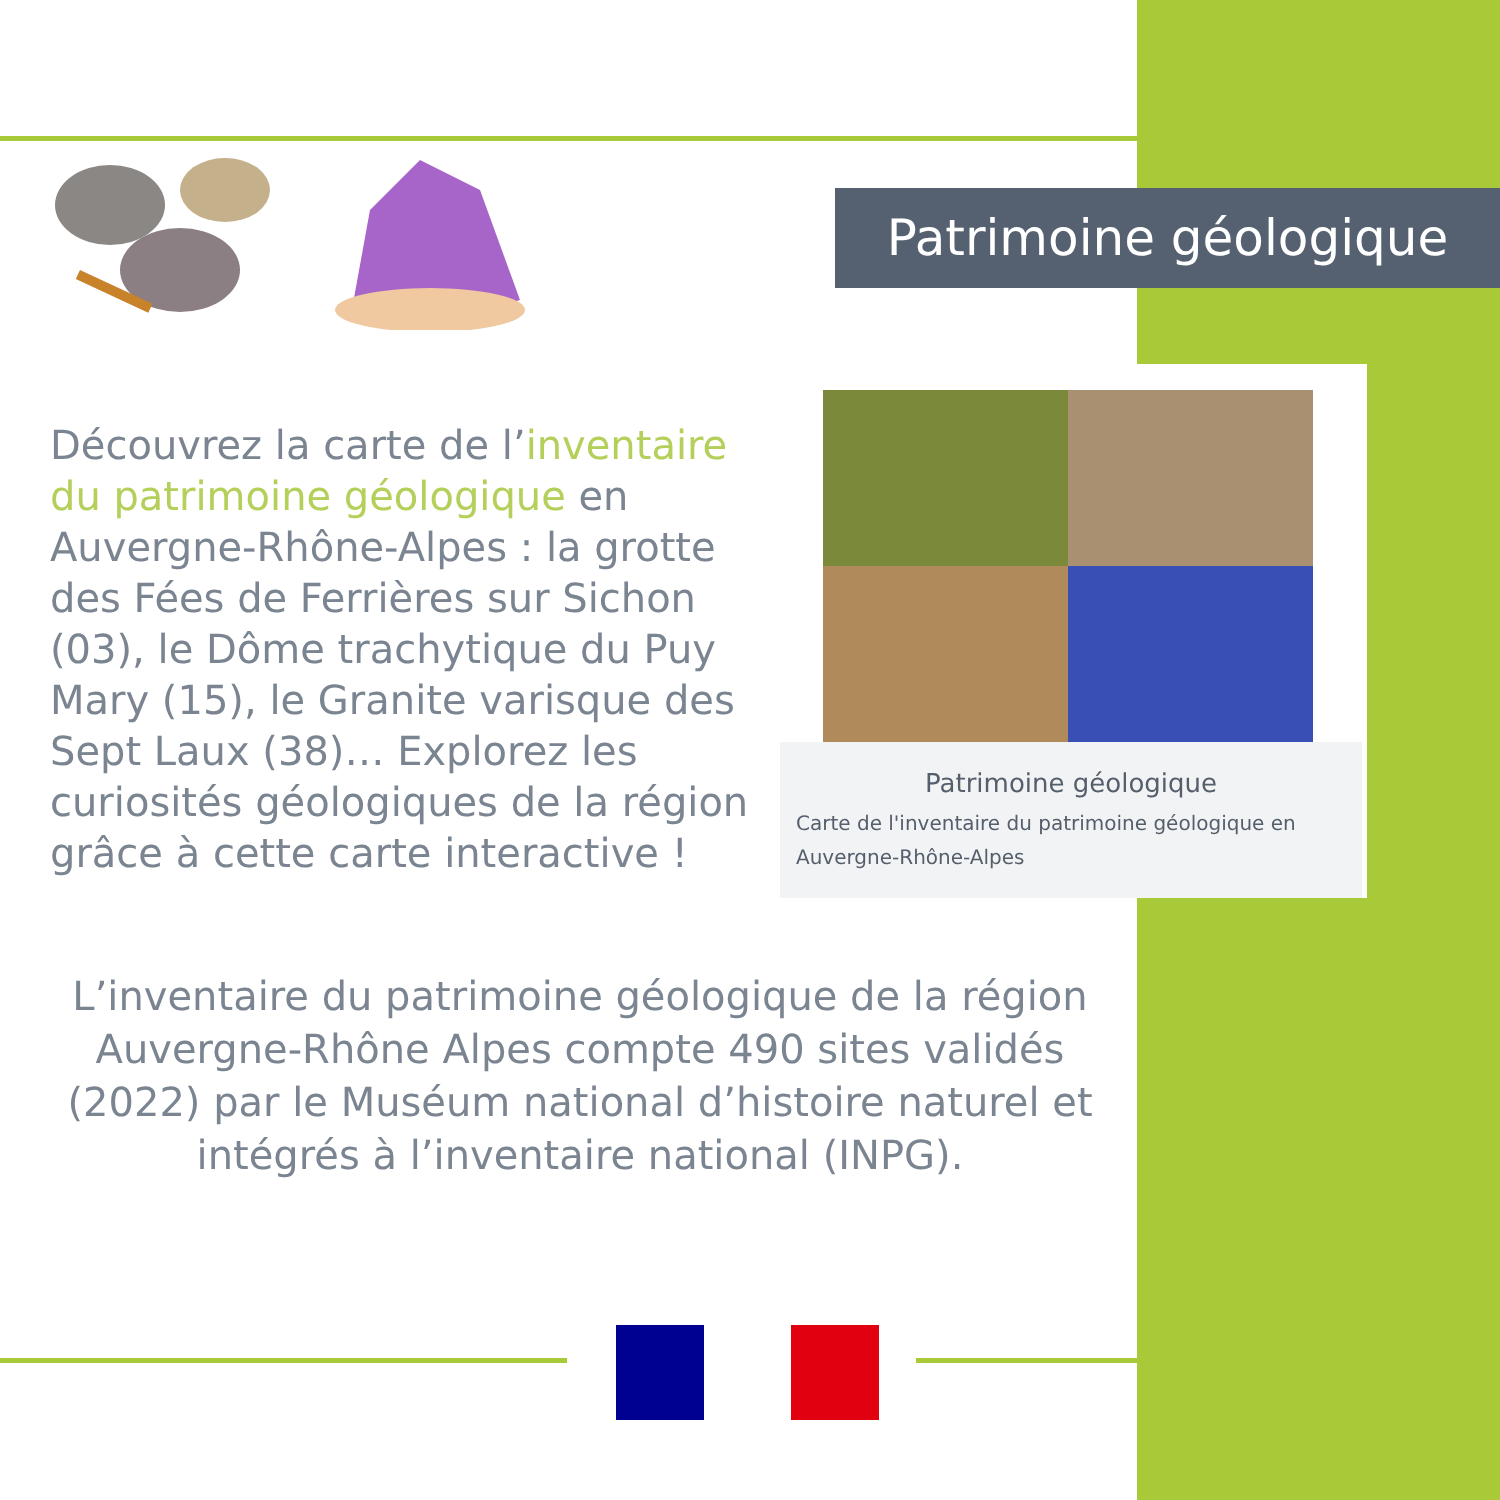Patrimoine géologique
Découvrez la carte de l’inventaire du patrimoine géologique en Auvergne-Rhône-Alpes : la grotte des Fées de Ferrières sur Sichon (03), le Dôme trachytique du Puy Mary (15), le Granite varisque des Sept Laux (38)… Explorez les curiosités géologiques de la région grâce à cette carte interactive !
Patrimoine géologique
Carte de l'inventaire du patrimoine géologique en Auvergne-Rhône-Alpes
L’inventaire du patrimoine géologique de la région Auvergne-Rhône Alpes compte 490 sites validés (2022) par le Muséum national d’histoire naturel et intégrés à l’inventaire national (INPG).